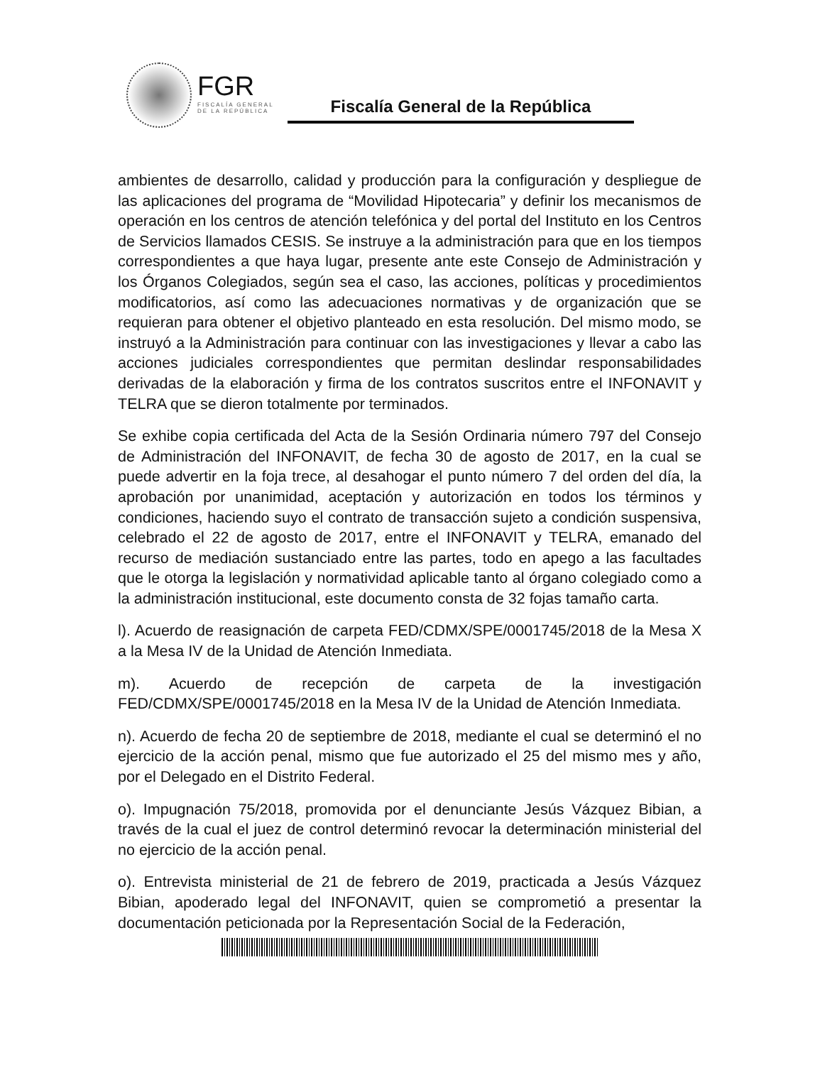FGR
FISCALÍA GENERAL
DE LA REPÚBLICA
Fiscalía General de la República
ambientes de desarrollo, calidad y producción para la configuración y despliegue de las aplicaciones del programa de “Movilidad Hipotecaria” y definir los mecanismos de operación en los centros de atención telefónica y del portal del Instituto en los Centros de Servicios llamados CESIS. Se instruye a la administración para que en los tiempos correspondientes a que haya lugar, presente ante este Consejo de Administración y los Órganos Colegiados, según sea el caso, las acciones, políticas y procedimientos modificatorios, así como las adecuaciones normativas y de organización que se requieran para obtener el objetivo planteado en esta resolución. Del mismo modo, se instruyó a la Administración para continuar con las investigaciones y llevar a cabo las acciones judiciales correspondientes que permitan deslindar responsabilidades derivadas de la elaboración y firma de los contratos suscritos entre el INFONAVIT y TELRA que se dieron totalmente por terminados.
Se exhibe copia certificada del Acta de la Sesión Ordinaria número 797 del Consejo de Administración del INFONAVIT, de fecha 30 de agosto de 2017, en la cual se puede advertir en la foja trece, al desahogar el punto número 7 del orden del día, la aprobación por unanimidad, aceptación y autorización en todos los términos y condiciones, haciendo suyo el contrato de transacción sujeto a condición suspensiva, celebrado el 22 de agosto de 2017, entre el INFONAVIT y TELRA, emanado del recurso de mediación sustanciado entre las partes, todo en apego a las facultades que le otorga la legislación y normatividad aplicable tanto al órgano colegiado como a la administración institucional, este documento consta de 32 fojas tamaño carta.
l). Acuerdo de reasignación de carpeta FED/CDMX/SPE/0001745/2018 de la Mesa X a la Mesa IV de la Unidad de Atención Inmediata.
m). Acuerdo de recepción de carpeta de la investigación FED/CDMX/SPE/0001745/2018 en la Mesa IV de la Unidad de Atención Inmediata.
n). Acuerdo de fecha 20 de septiembre de 2018, mediante el cual se determinó el no ejercicio de la acción penal, mismo que fue autorizado el 25 del mismo mes y año, por el Delegado en el Distrito Federal.
o). Impugnación 75/2018, promovida por el denunciante Jesús Vázquez Bibian, a través de la cual el juez de control determinó revocar la determinación ministerial del no ejercicio de la acción penal.
o). Entrevista ministerial de 21 de febrero de 2019, practicada a Jesús Vázquez Bibian, apoderado legal del INFONAVIT, quien se comprometió a presentar la documentación peticionada por la Representación Social de la Federación,